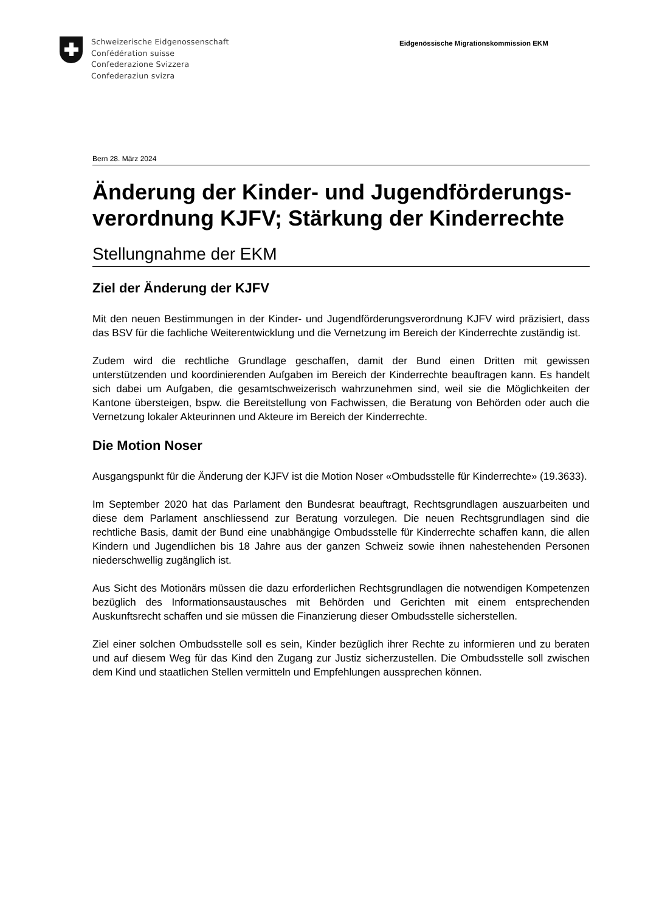Schweizerische Eidgenossenschaft
Confédération suisse
Confederazione Svizzera
Confederaziun svizra
Eidgenössische Migrationskommission EKM
Bern 28. März 2024
Änderung der Kinder- und Jugendförderungs-verordnung KJFV; Stärkung der Kinderrechte
Stellungnahme der EKM
Ziel der Änderung der KJFV
Mit den neuen Bestimmungen in der Kinder- und Jugendförderungsverordnung KJFV wird präzisiert, dass das BSV für die fachliche Weiterentwicklung und die Vernetzung im Bereich der Kinderrechte zuständig ist.
Zudem wird die rechtliche Grundlage geschaffen, damit der Bund einen Dritten mit gewissen unterstützenden und koordinierenden Aufgaben im Bereich der Kinderrechte beauftragen kann. Es handelt sich dabei um Aufgaben, die gesamtschweizerisch wahrzunehmen sind, weil sie die Möglichkeiten der Kantone übersteigen, bspw. die Bereitstellung von Fachwissen, die Beratung von Behörden oder auch die Vernetzung lokaler Akteurinnen und Akteure im Bereich der Kinderrechte.
Die Motion Noser
Ausgangspunkt für die Änderung der KJFV ist die Motion Noser «Ombudsstelle für Kinderrechte» (19.3633).
Im September 2020 hat das Parlament den Bundesrat beauftragt, Rechtsgrundlagen auszuarbeiten und diese dem Parlament anschliessend zur Beratung vorzulegen. Die neuen Rechtsgrundlagen sind die rechtliche Basis, damit der Bund eine unabhängige Ombudsstelle für Kinderrechte schaffen kann, die allen Kindern und Jugendlichen bis 18 Jahre aus der ganzen Schweiz sowie ihnen nahestehenden Personen niederschwellig zugänglich ist.
Aus Sicht des Motionärs müssen die dazu erforderlichen Rechtsgrundlagen die notwendigen Kompetenzen bezüglich des Informationsaustausches mit Behörden und Gerichten mit einem entsprechenden Auskunftsrecht schaffen und sie müssen die Finanzierung dieser Ombudsstelle sicherstellen.
Ziel einer solchen Ombudsstelle soll es sein, Kinder bezüglich ihrer Rechte zu informieren und zu beraten und auf diesem Weg für das Kind den Zugang zur Justiz sicherzustellen. Die Ombudsstelle soll zwischen dem Kind und staatlichen Stellen vermitteln und Empfehlungen aussprechen können.